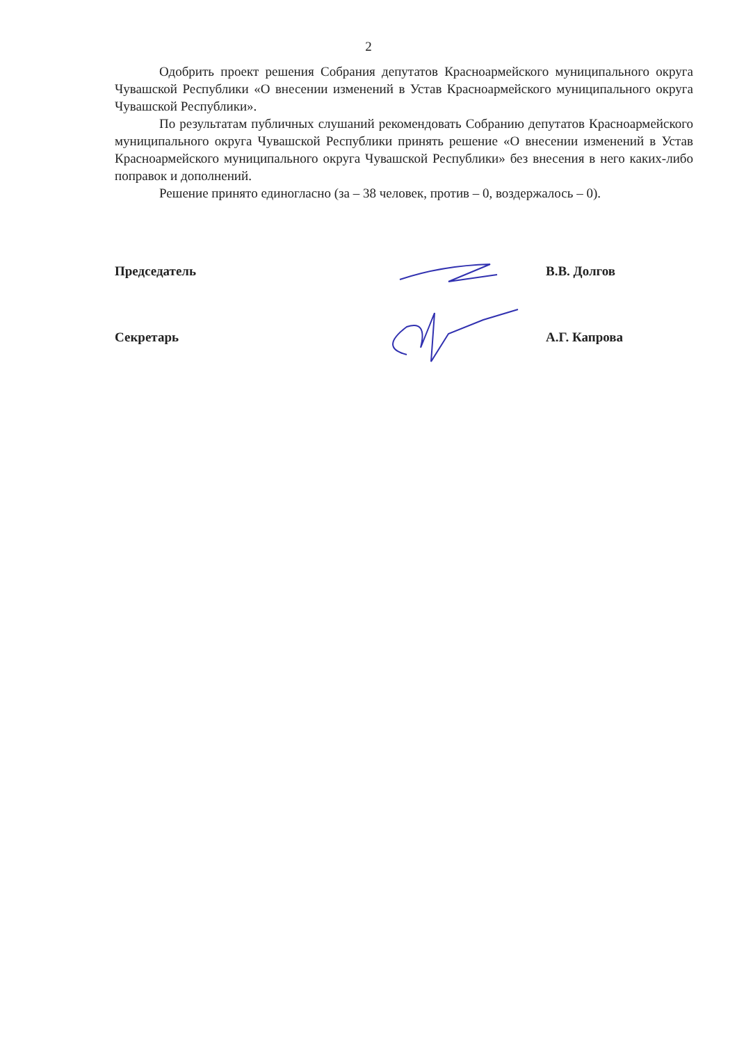2
Одобрить проект решения Собрания депутатов Красноармейского муниципального округа Чувашской Республики «О внесении изменений в Устав Красноармейского муниципального округа Чувашской Республики».
По результатам публичных слушаний рекомендовать Собранию депутатов Красноармейского муниципального округа Чувашской Республики принять решение «О внесении изменений в Устав Красноармейского муниципального округа Чувашской Республики» без внесения в него каких-либо поправок и дополнений.
Решение принято единогласно (за – 38 человек, против – 0, воздержалось – 0).
Председатель В.В. Долгов
Секретарь А.Г. Капрова